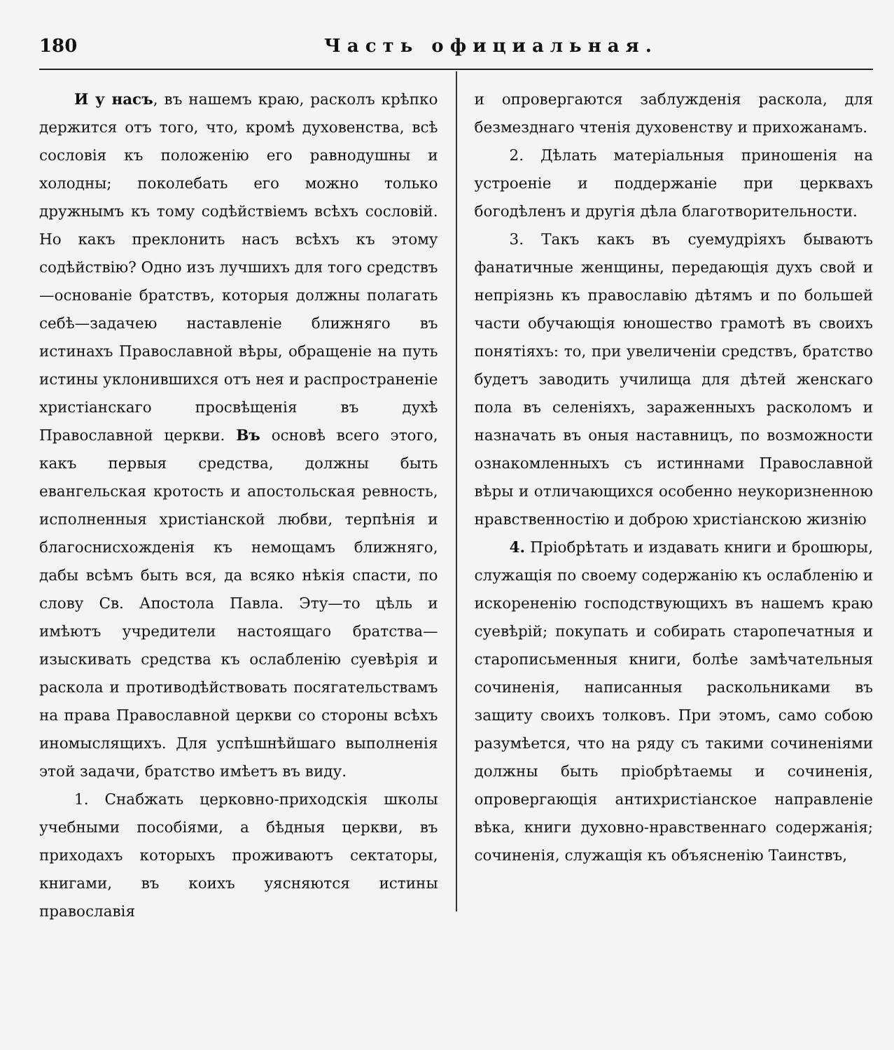180 Часть официальная.
И у насъ, въ нашемъ краю, расколъ крѣпко держится отъ того, что, кромѣ духовенства, всѣ сословія къ положенію его равнодушны и холодны; поколебать его можно только дружнымъ къ тому содѣйствіемъ всѣхъ сословій. Но какъ преклонить насъ всѣхъ къ этому содѣйствію? Одно изъ лучшихъ для того средствъ—основаніе братствъ, которыя должны полагать себѣ—задачею наставленіе ближняго въ истинахъ Православной вѣры, обращеніе на путь истины уклонившихся отъ нея и распространеніе христіанскаго просвѣщенія въ духѣ Православной церкви. Въ основѣ всего этого, какъ первыя средства, должны быть евангельская кротость и апостольская ревность, исполненныя христіанской любви, терпѣнія и благоснисхожденія къ немощамъ ближняго, дабы всѣмъ быть вся, да всяко нѣкія спасти, по слову Св. Апостола Павла. Эту—то цѣль и имѣютъ учредители настоящаго братства—изыскивать средства къ ослабленію суевѣрія и раскола и противодѣйствовать посягательствамъ на права Православной церкви со стороны всѣхъ иномыслящихъ. Для успѣшнѣйшаго выполненія этой задачи, братство имѣетъ въ виду.
1. Снабжать церковно-приходскія школы учебными пособіями, а бѣдныя церкви, въ приходахъ которыхъ проживаютъ сектаторы, книгами, въ коихъ уясняются истины православія
и опровергаются заблужденія раскола, для безмезднаго чтенія духовенству и прихожанамъ.
2. Дѣлать матеріальныя приношенія на устроеніе и поддержаніе при церквахъ богодѣленъ и другія дѣла благотворительности.
3. Такъ какъ въ суемудріяхъ бываютъ фанатичные женщины, передающія духъ свой и непріязнь къ православію дѣтямъ и по большей части обучающія юношество грамотѣ въ своихъ понятіяхъ: то, при увеличеніи средствъ, братство будетъ заводить училища для дѣтей женскаго пола въ селеніяхъ, зараженныхъ расколомъ и назначать въ оныя наставницъ, по возможности ознакомленныхъ съ истиннами Православной вѣры и отличающихся особенно неукоризненною нравственностію и доброю христіанскою жизнію
4. Пріобрѣтать и издавать книги и брошюры, служащія по своему содержанію къ ослабленію и искорененію господствующихъ въ нашемъ краю суевѣрій; покупать и собирать старопечатныя и старописьменныя книги, болѣе замѣчательныя сочиненія, написанныя раскольниками въ защиту своихъ толковъ. При этомъ, само собою разумѣется, что на ряду съ такими сочиненіями должны быть пріобрѣтаемы и сочиненія, опровергающія антихристіанское направленіе вѣка, книги духовно-нравственнаго содержанія; сочиненія, служащія къ объясненію Таинствъ,